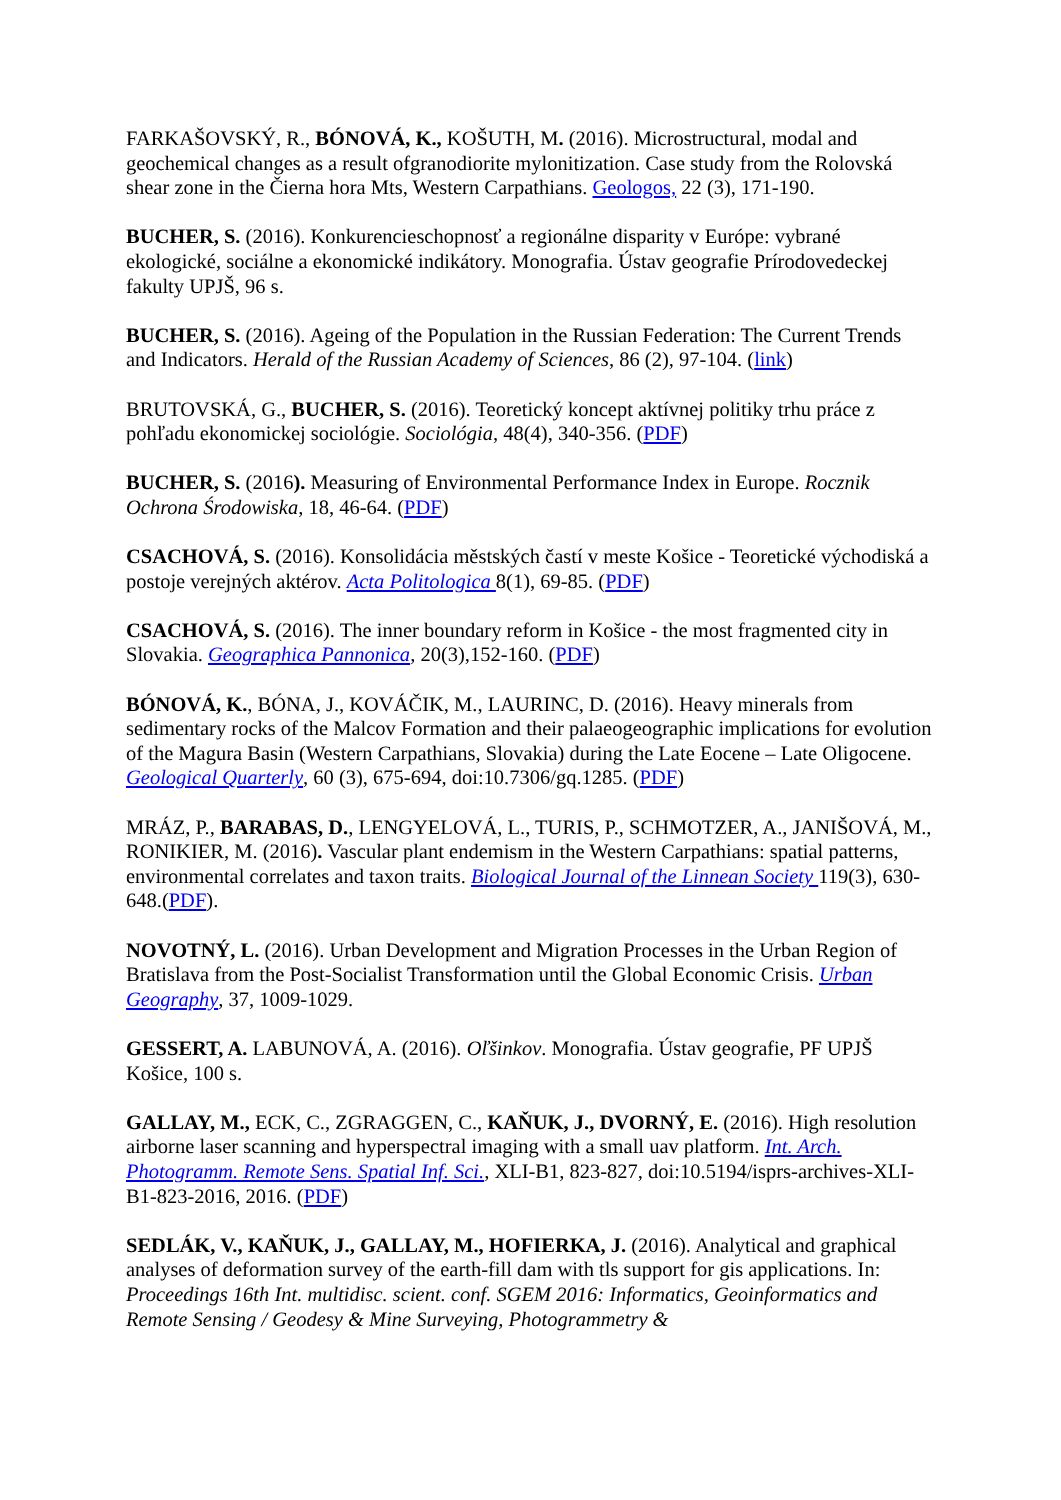FARKAŠOVSKÝ, R., BÓNOVÁ, K., KOŠUTH, M. (2016). Microstructural, modal and geochemical changes as a result ofgranodiorite mylonitization. Case study from the Rolovská shear zone in the Čierna hora Mts, Western Carpathians. Geologos, 22 (3), 171-190.
BUCHER, S. (2016). Konkurencieschopnosť a regionálne disparity v Európe: vybrané ekologické, sociálne a ekonomické indikátory. Monografia. Ústav geografie Prírodovedeckej fakulty UPJŠ, 96 s.
BUCHER, S. (2016). Ageing of the Population in the Russian Federation: The Current Trends and Indicators. Herald of the Russian Academy of Sciences, 86 (2), 97-104. (link)
BRUTOVSKÁ, G., BUCHER, S. (2016). Teoretický koncept aktívnej politiky trhu práce z pohľadu ekonomickej sociológie. Sociológia, 48(4), 340-356. (PDF)
BUCHER, S. (2016). Measuring of Environmental Performance Index in Europe. Rocznik Ochrona Środowiska, 18, 46-64. (PDF)
CSACHOVÁ, S. (2016). Konsolidácia městských častí v meste Košice - Teoretické východiská a postoje verejných aktérov. Acta Politologica 8(1), 69-85. (PDF)
CSACHOVÁ, S. (2016). The inner boundary reform in Košice - the most fragmented city in Slovakia. Geographica Pannonica, 20(3),152-160. (PDF)
BÓNOVÁ, K., BÓNA, J., KOVÁČIK, M., LAURINC, D. (2016). Heavy minerals from sedimentary rocks of the Malcov Formation and their palaeogeographic implications for evolution of the Magura Basin (Western Carpathians, Slovakia) during the Late Eocene – Late Oligocene. Geological Quarterly, 60 (3), 675-694, doi:10.7306/gq.1285. (PDF)
MRÁZ, P., BARABAS, D., LENGYELOVÁ, L., TURIS, P., SCHMOTZER, A., JANIŠOVÁ, M., RONIKIER, M. (2016). Vascular plant endemism in the Western Carpathians: spatial patterns, environmental correlates and taxon traits. Biological Journal of the Linnean Society 119(3), 630-648.(PDF).
NOVOTNÝ, L. (2016). Urban Development and Migration Processes in the Urban Region of Bratislava from the Post-Socialist Transformation until the Global Economic Crisis. Urban Geography, 37, 1009-1029.
GESSERT, A. LABUNOVÁ, A. (2016). Oľšinkov. Monografia. Ústav geografie, PF UPJŠ Košice, 100 s.
GALLAY, M., ECK, C., ZGRAGGEN, C., KAŇUK, J., DVORNÝ, E. (2016). High resolution airborne laser scanning and hyperspectral imaging with a small uav platform. Int. Arch. Photogramm. Remote Sens. Spatial Inf. Sci., XLI-B1, 823-827, doi:10.5194/isprs-archives-XLI-B1-823-2016, 2016. (PDF)
SEDLÁK, V., KAŇUK, J., GALLAY, M., HOFIERKA, J. (2016). Analytical and graphical analyses of deformation survey of the earth-fill dam with tls support for gis applications. In: Proceedings 16th Int. multidisc. scient. conf. SGEM 2016: Informatics, Geoinformatics and Remote Sensing / Geodesy & Mine Surveying, Photogrammetry &